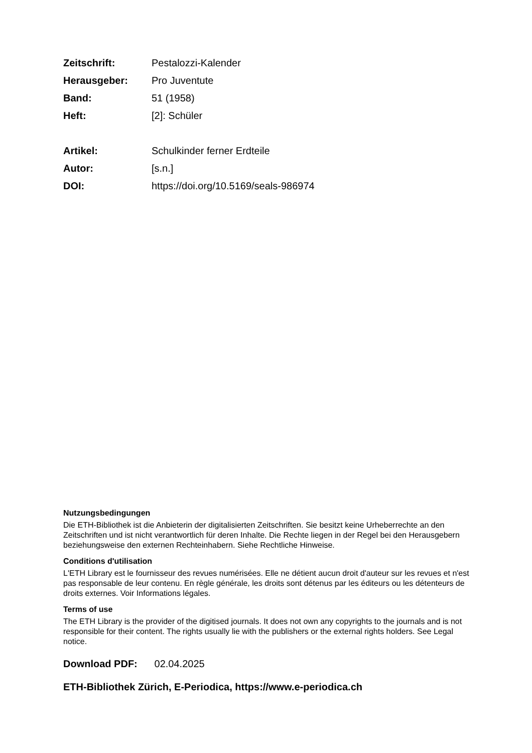| Zeitschrift: | Pestalozzi-Kalender |
| Herausgeber: | Pro Juventute |
| Band: | 51 (1958) |
| Heft: | [2]: Schüler |
| Artikel: | Schulkinder ferner Erdteile |
| Autor: | [s.n.] |
| DOI: | https://doi.org/10.5169/seals-986974 |
Nutzungsbedingungen
Die ETH-Bibliothek ist die Anbieterin der digitalisierten Zeitschriften. Sie besitzt keine Urheberrechte an den Zeitschriften und ist nicht verantwortlich für deren Inhalte. Die Rechte liegen in der Regel bei den Herausgebern beziehungsweise den externen Rechteinhabern. Siehe Rechtliche Hinweise.
Conditions d'utilisation
L'ETH Library est le fournisseur des revues numérisées. Elle ne détient aucun droit d'auteur sur les revues et n'est pas responsable de leur contenu. En règle générale, les droits sont détenus par les éditeurs ou les détenteurs de droits externes. Voir Informations légales.
Terms of use
The ETH Library is the provider of the digitised journals. It does not own any copyrights to the journals and is not responsible for their content. The rights usually lie with the publishers or the external rights holders. See Legal notice.
Download PDF: 02.04.2025
ETH-Bibliothek Zürich, E-Periodica, https://www.e-periodica.ch